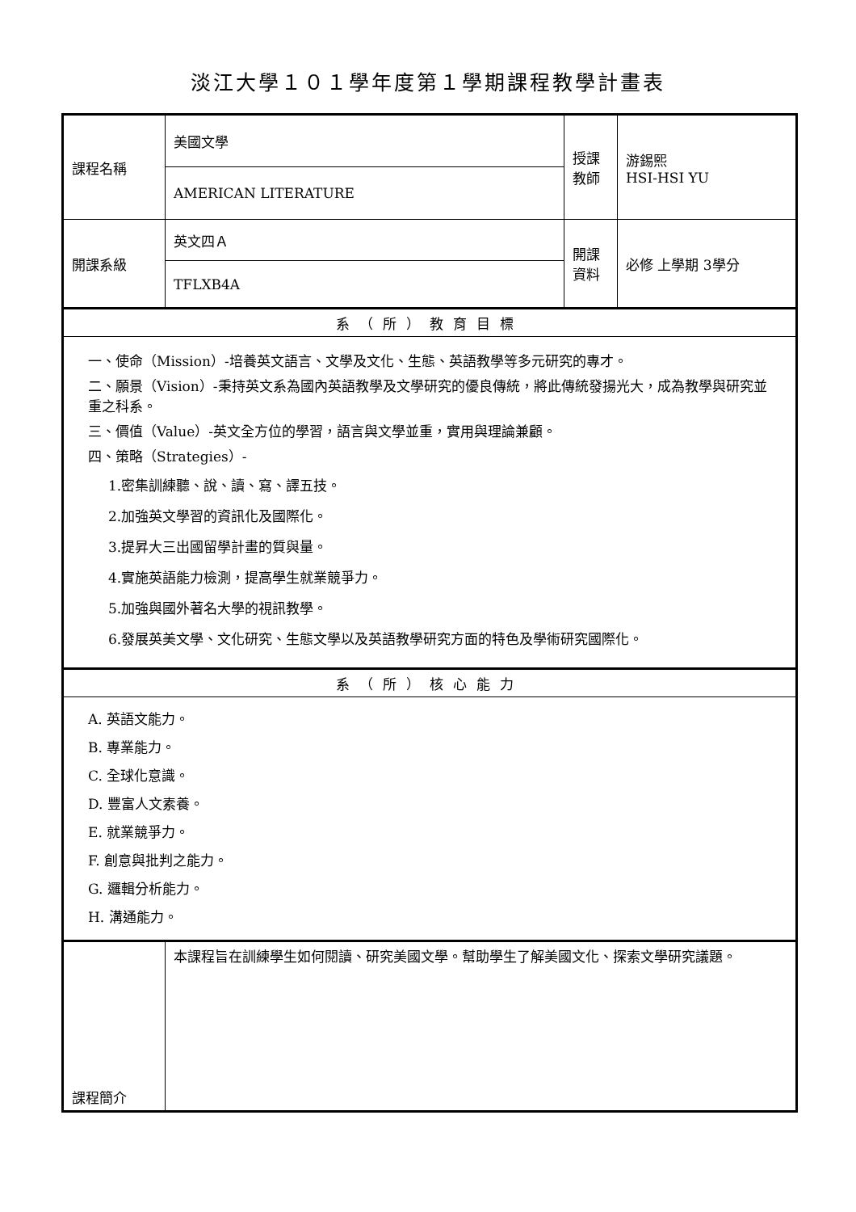淡江大學１０１學年度第１學期課程教學計畫表
| 課程名稱 | 美國文學 | 授課 教師 | 游錫熙 HSI-HSI YU |
| | AMERICAN LITERATURE | | |
| 開課系級 | 英文四Ａ | 開課 資料 | 必修 上學期 3學分 |
| | TFLXB4A | | |
| 系（所）教育目標 | | | |
| 一、使命（Mission）-培養英文語言、文學及文化、生態、英語教學等多元研究的專才。 二、願景（Vision）-秉持英文系為國內英語教學及文學研究的優良傳統，將此傳統發揚光大，成為教學與研究並重之科系。 三、價值（Value）-英文全方位的學習，語言與文學並重，實用與理論兼顧。 四、策略（Strategies）- 1.密集訓練聽、說、讀、寫、譯五技。 2.加強英文學習的資訊化及國際化。 3.提昇大三出國留學計畫的質與量。 4.實施英語能力檢測，提高學生就業競爭力。 5.加強與國外著名大學的視訊教學。 6.發展英美文學、文化研究、生態文學以及英語教學研究方面的特色及學術研究國際化。 | | | |
| 系（所）核心能力 | | | |
| A. 英語文能力。 B. 專業能力。 C. 全球化意識。 D. 豐富人文素養。 E. 就業競爭力。 F. 創意與批判之能力。 G. 邏輯分析能力。 H. 溝通能力。 | | | |
| 課程簡介 | 本課程旨在訓練學生如何閱讀、研究美國文學。幫助學生了解美國文化、探索文學研究議題。 | | |